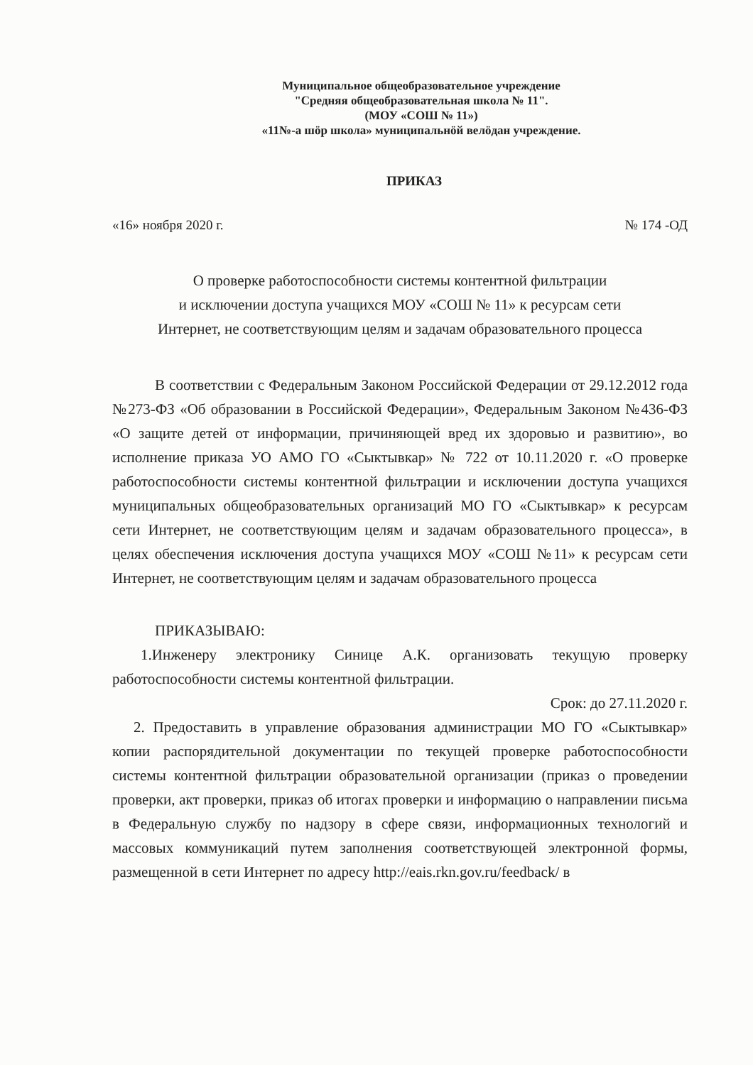Муниципальное общеобразовательное учреждение
"Средняя общеобразовательная школа № 11".
(МОУ «СОШ № 11»)
«11№-а шӧр школа» муниципальнӧй велӧдан учреждение.
ПРИКАЗ
«16» ноября 2020 г. № 174 -ОД
О проверке работоспособности системы контентной фильтрации
и исключении доступа учащихся МОУ «СОШ № 11» к ресурсам сети
Интернет, не соответствующим целям и задачам образовательного процесса
В соответствии с Федеральным Законом Российской Федерации от 29.12.2012 года №273-ФЗ «Об образовании в Российской Федерации», Федеральным Законом №436-ФЗ «О защите детей от информации, причиняющей вред их здоровью и развитию», во исполнение приказа УО АМО ГО «Сыктывкар» № 722 от 10.11.2020 г. «О проверке работоспособности системы контентной фильтрации и исключении доступа учащихся муниципальных общеобразовательных организаций МО ГО «Сыктывкар» к ресурсам сети Интернет, не соответствующим целям и задачам образовательного процесса», в целях обеспечения исключения доступа учащихся МОУ «СОШ №11» к ресурсам сети Интернет, не соответствующим целям и задачам образовательного процесса
ПРИКАЗЫВАЮ:
1.Инженеру электронику Синице А.К. организовать текущую проверку работоспособности системы контентной фильтрации.
Срок: до 27.11.2020 г.
2. Предоставить в управление образования администрации МО ГО «Сыктывкар» копии распорядительной документации по текущей проверке работоспособности системы контентной фильтрации образовательной организации (приказ о проведении проверки, акт проверки, приказ об итогах проверки и информацию о направлении письма в Федеральную службу по надзору в сфере связи, информационных технологий и массовых коммуникаций путем заполнения соответствующей электронной формы, размещенной в сети Интернет по адресу http://eais.rkn.gov.ru/feedback/ в